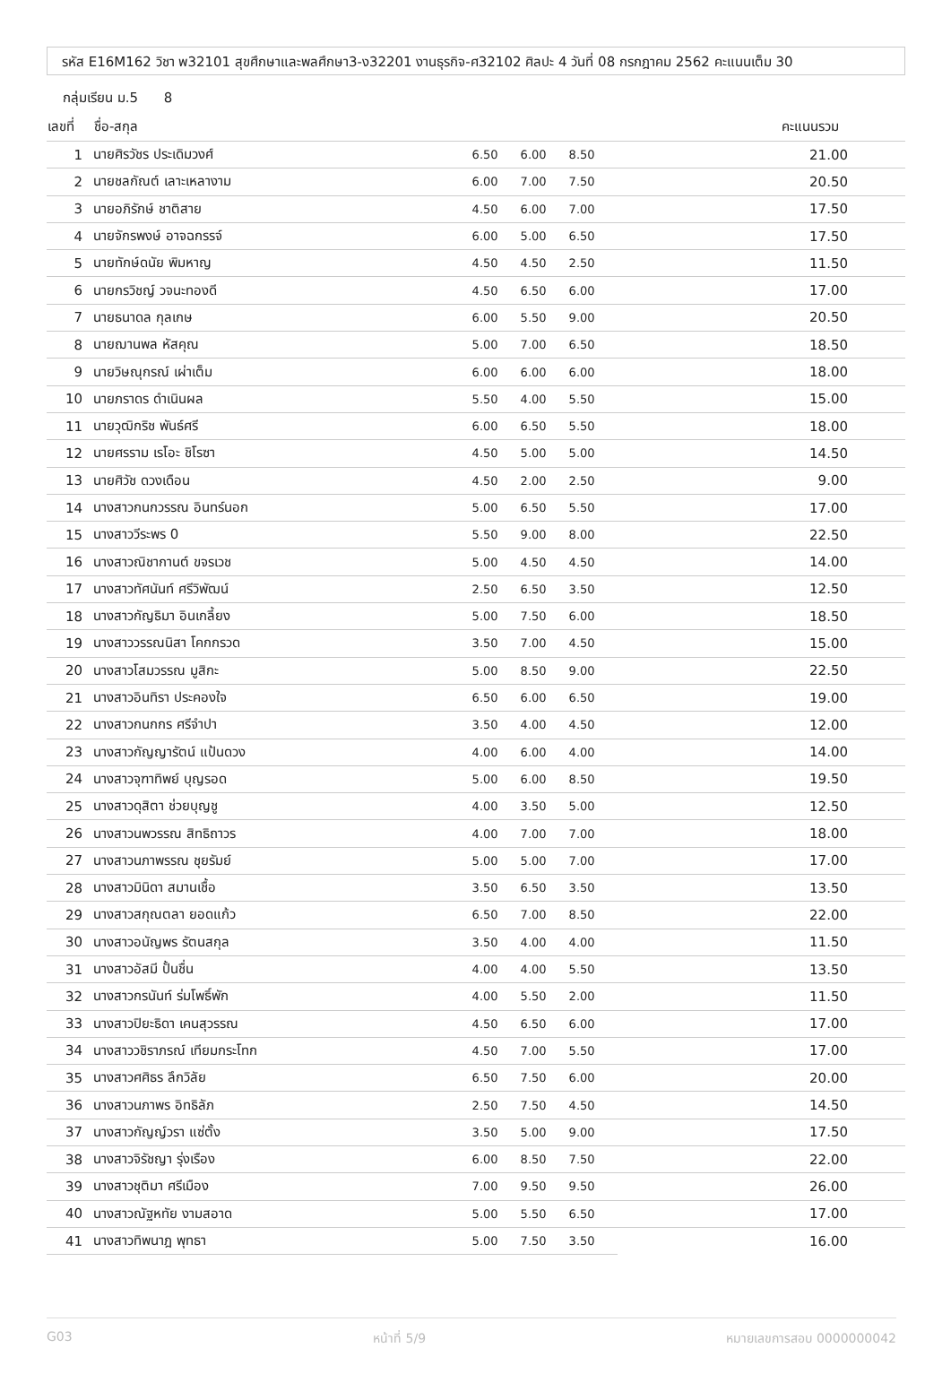รหัส E16M162 วิชา พ32101 สุขศึกษาและพลศึกษา3-ง32201 งานธุรกิจ-ศ32102 ศิลปะ 4 วันที่ 08 กรกฎาคม 2562 คะแนนเต็ม 30
กลุ่มเรียน ม.5 8
| เลขที่ | ชื่อ-สกุล | | | | คะแนนรวม |
| --- | --- | --- | --- | --- | --- |
| 1 | นายศิรวัชร ประเดิมวงศ์ | 6.50 | 6.00 | 8.50 | 21.00 |
| 2 | นายชลกัณต์ เลาะเหลางาม | 6.00 | 7.00 | 7.50 | 20.50 |
| 3 | นายอภิรักษ์ ชาติสาย | 4.50 | 6.00 | 7.00 | 17.50 |
| 4 | นายจักรพงษ์ อาจฉกรรจ์ | 6.00 | 5.00 | 6.50 | 17.50 |
| 5 | นายทักษ์ดนัย พิมหาญ | 4.50 | 4.50 | 2.50 | 11.50 |
| 6 | นายกรวิชญ์ วจนะทองดี | 4.50 | 6.50 | 6.00 | 17.00 |
| 7 | นายธนาดล กุลเกษ | 6.00 | 5.50 | 9.00 | 20.50 |
| 8 | นายฌานพล หัสคุณ | 5.00 | 7.00 | 6.50 | 18.50 |
| 9 | นายวิษณุกรณ์ เผ่าเต็ม | 6.00 | 6.00 | 6.00 | 18.00 |
| 10 | นายภราดร ดำเนินผล | 5.50 | 4.00 | 5.50 | 15.00 |
| 11 | นายวุฒิกริช พันธ์ศรี | 6.00 | 6.50 | 5.50 | 18.00 |
| 12 | นายศรราม เรโอะ ชิโรซา | 4.50 | 5.00 | 5.00 | 14.50 |
| 13 | นายศิวัช ดวงเดือน | 4.50 | 2.00 | 2.50 | 9.00 |
| 14 | นางสาวกนกวรรณ อินทร์นอก | 5.00 | 6.50 | 5.50 | 17.00 |
| 15 | นางสาววีระพร 0 | 5.50 | 9.00 | 8.00 | 22.50 |
| 16 | นางสาวณิชากานต์ ขจรเวช | 5.00 | 4.50 | 4.50 | 14.00 |
| 17 | นางสาวทัศนันท์ ศรีวิพัฒน์ | 2.50 | 6.50 | 3.50 | 12.50 |
| 18 | นางสาวกัญธิมา อินเกลี้ยง | 5.00 | 7.50 | 6.00 | 18.50 |
| 19 | นางสาววรรณนิสา โคกกรวด | 3.50 | 7.00 | 4.50 | 15.00 |
| 20 | นางสาวโสมวรรณ มูสิกะ | 5.00 | 8.50 | 9.00 | 22.50 |
| 21 | นางสาวอินทิรา ประคองใจ | 6.50 | 6.00 | 6.50 | 19.00 |
| 22 | นางสาวกนกกร ศรีจำปา | 3.50 | 4.00 | 4.50 | 12.00 |
| 23 | นางสาวกัญญารัตน์ แป้นดวง | 4.00 | 6.00 | 4.00 | 14.00 |
| 24 | นางสาวจุฑาทิพย์ บุญรอด | 5.00 | 6.00 | 8.50 | 19.50 |
| 25 | นางสาวดุสิตา ช่วยบุญชู | 4.00 | 3.50 | 5.00 | 12.50 |
| 26 | นางสาวนพวรรณ สิทธิถาวร | 4.00 | 7.00 | 7.00 | 18.00 |
| 27 | นางสาวนภาพรรณ ชุยรัมย์ | 5.00 | 5.00 | 7.00 | 17.00 |
| 28 | นางสาวมินิดา สมานเชื้อ | 3.50 | 6.50 | 3.50 | 13.50 |
| 29 | นางสาวสกุณตลา ยอดแก้ว | 6.50 | 7.00 | 8.50 | 22.00 |
| 30 | นางสาวอนัญพร รัตนสกุล | 3.50 | 4.00 | 4.00 | 11.50 |
| 31 | นางสาวอัสมี ปั้นชื่น | 4.00 | 4.00 | 5.50 | 13.50 |
| 32 | นางสาวกรนันท์ ร่มโพธิ์พัก | 4.00 | 5.50 | 2.00 | 11.50 |
| 33 | นางสาวปิยะธิดา เคนสุวรรณ | 4.50 | 6.50 | 6.00 | 17.00 |
| 34 | นางสาววชิราภรณ์ เทียมกระโทก | 4.50 | 7.00 | 5.50 | 17.00 |
| 35 | นางสาวศศิธร ลึกวิลัย | 6.50 | 7.50 | 6.00 | 20.00 |
| 36 | นางสาวนภาพร อิทธิลัภ | 2.50 | 7.50 | 4.50 | 14.50 |
| 37 | นางสาวกัญญ์วรา แซ่ตั้ง | 3.50 | 5.00 | 9.00 | 17.50 |
| 38 | นางสาวจิรัชญา รุ่งเรือง | 6.00 | 8.50 | 7.50 | 22.00 |
| 39 | นางสาวชุติมา ศรีเมือง | 7.00 | 9.50 | 9.50 | 26.00 |
| 40 | นางสาวณัฐหทัย งามสอาด | 5.00 | 5.50 | 6.50 | 17.00 |
| 41 | นางสาวทิพนาฎ พุทธา | 5.00 | 7.50 | 3.50 | 16.00 |
G03 หน้าที่ 5/9 หมายเลขการสอบ 0000000042